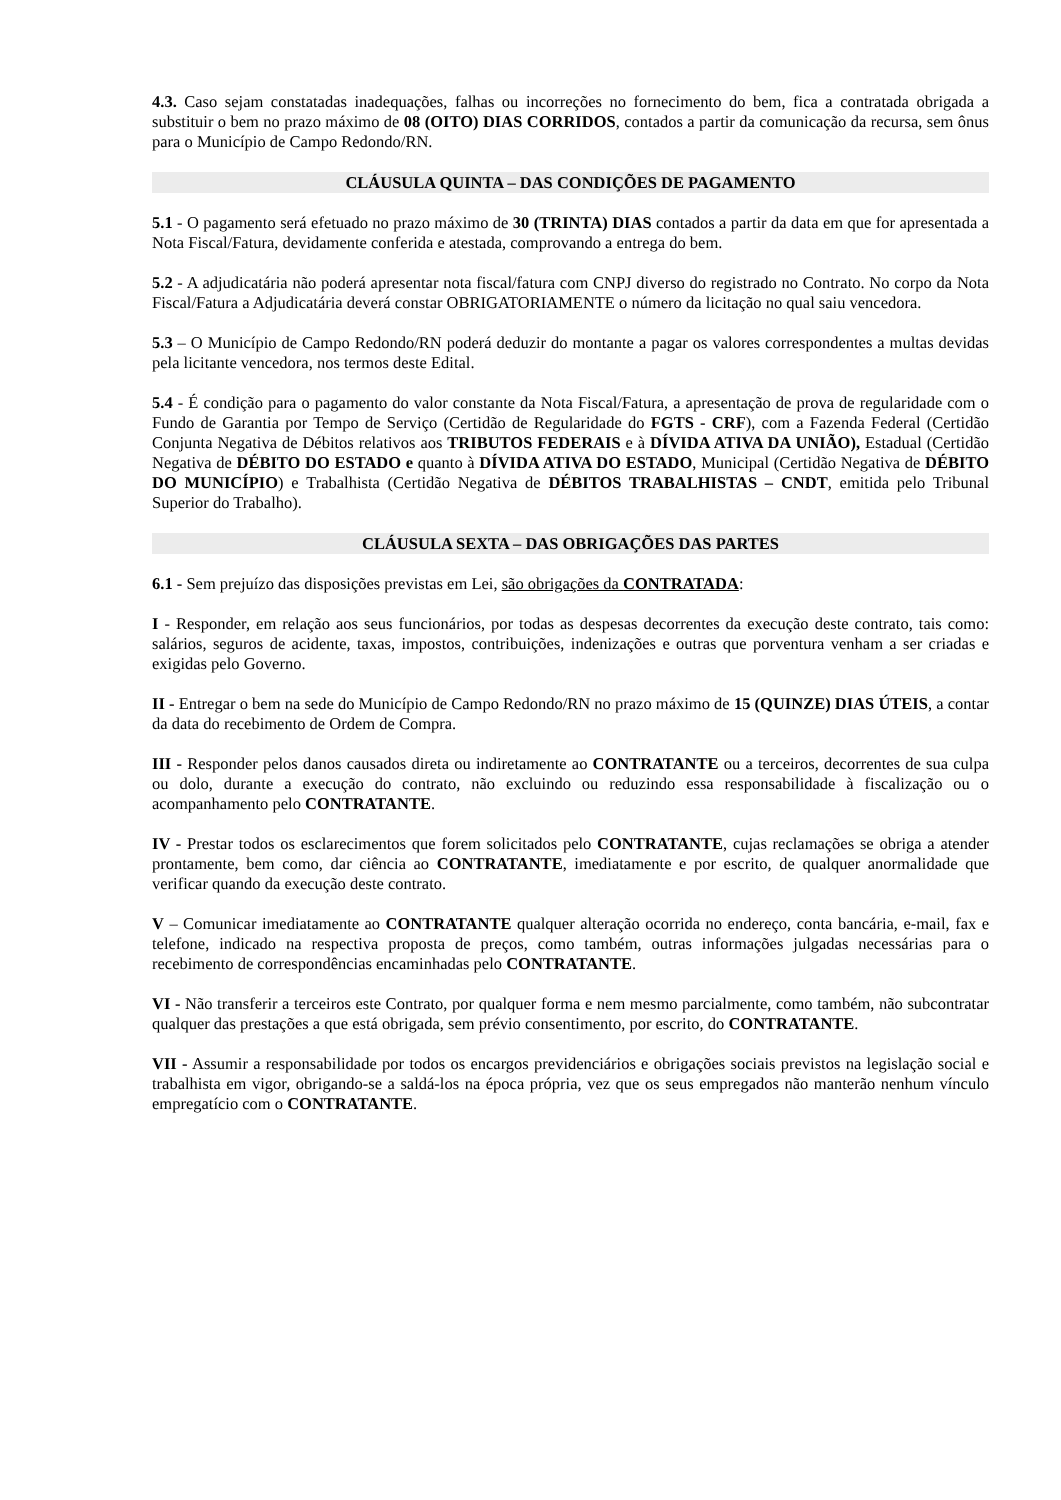4.3. Caso sejam constatadas inadequações, falhas ou incorreções no fornecimento do bem, fica a contratada obrigada a substituir o bem no prazo máximo de 08 (OITO) DIAS CORRIDOS, contados a partir da comunicação da recursa, sem ônus para o Município de Campo Redondo/RN.
CLÁUSULA QUINTA – DAS CONDIÇÕES DE PAGAMENTO
5.1 - O pagamento será efetuado no prazo máximo de 30 (TRINTA) DIAS contados a partir da data em que for apresentada a Nota Fiscal/Fatura, devidamente conferida e atestada, comprovando a entrega do bem.
5.2 - A adjudicatária não poderá apresentar nota fiscal/fatura com CNPJ diverso do registrado no Contrato. No corpo da Nota Fiscal/Fatura a Adjudicatária deverá constar OBRIGATORIAMENTE o número da licitação no qual saiu vencedora.
5.3 – O Município de Campo Redondo/RN poderá deduzir do montante a pagar os valores correspondentes a multas devidas pela licitante vencedora, nos termos deste Edital.
5.4 - É condição para o pagamento do valor constante da Nota Fiscal/Fatura, a apresentação de prova de regularidade com o Fundo de Garantia por Tempo de Serviço (Certidão de Regularidade do FGTS - CRF), com a Fazenda Federal (Certidão Conjunta Negativa de Débitos relativos aos TRIBUTOS FEDERAIS e à DÍVIDA ATIVA DA UNIÃO), Estadual (Certidão Negativa de DÉBITO DO ESTADO e quanto à DÍVIDA ATIVA DO ESTADO, Municipal (Certidão Negativa de DÉBITO DO MUNICÍPIO) e Trabalhista (Certidão Negativa de DÉBITOS TRABALHISTAS – CNDT, emitida pelo Tribunal Superior do Trabalho).
CLÁUSULA SEXTA – DAS OBRIGAÇÕES DAS PARTES
6.1 - Sem prejuízo das disposições previstas em Lei, são obrigações da CONTRATADA:
I - Responder, em relação aos seus funcionários, por todas as despesas decorrentes da execução deste contrato, tais como: salários, seguros de acidente, taxas, impostos, contribuições, indenizações e outras que porventura venham a ser criadas e exigidas pelo Governo.
II - Entregar o bem na sede do Município de Campo Redondo/RN no prazo máximo de 15 (QUINZE) DIAS ÚTEIS, a contar da data do recebimento de Ordem de Compra.
III - Responder pelos danos causados direta ou indiretamente ao CONTRATANTE ou a terceiros, decorrentes de sua culpa ou dolo, durante a execução do contrato, não excluindo ou reduzindo essa responsabilidade à fiscalização ou o acompanhamento pelo CONTRATANTE.
IV - Prestar todos os esclarecimentos que forem solicitados pelo CONTRATANTE, cujas reclamações se obriga a atender prontamente, bem como, dar ciência ao CONTRATANTE, imediatamente e por escrito, de qualquer anormalidade que verificar quando da execução deste contrato.
V – Comunicar imediatamente ao CONTRATANTE qualquer alteração ocorrida no endereço, conta bancária, e-mail, fax e telefone, indicado na respectiva proposta de preços, como também, outras informações julgadas necessárias para o recebimento de correspondências encaminhadas pelo CONTRATANTE.
VI - Não transferir a terceiros este Contrato, por qualquer forma e nem mesmo parcialmente, como também, não subcontratar qualquer das prestações a que está obrigada, sem prévio consentimento, por escrito, do CONTRATANTE.
VII - Assumir a responsabilidade por todos os encargos previdenciários e obrigações sociais previstos na legislação social e trabalhista em vigor, obrigando-se a saldá-los na época própria, vez que os seus empregados não manterão nenhum vínculo empregatício com o CONTRATANTE.